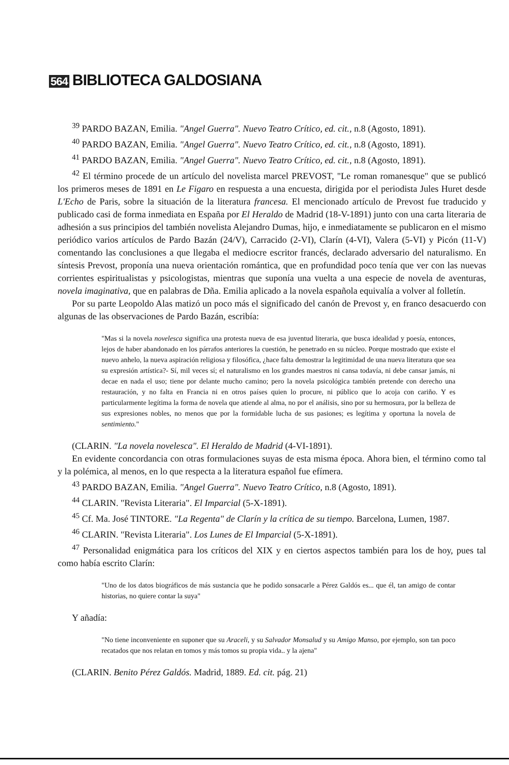564 BIBLIOTECA GALDOSIANA
<sup>39</sup> PARDO BAZAN, Emilia. "Angel Guerra". Nuevo Teatro Crítico, ed. cit., n.8 (Agosto, 1891).
<sup>40</sup> PARDO BAZAN, Emilia. "Angel Guerra". Nuevo Teatro Crítico, ed. cit., n.8 (Agosto, 1891).
<sup>41</sup> PARDO BAZAN, Emilia. "Angel Guerra". Nuevo Teatro Crítico, ed. cit., n.8 (Agosto, 1891).
<sup>42</sup> El término procede de un artículo del novelista marcel PREVOST, "Le roman romanesque" que se publicó los primeros meses de 1891 en Le Figaro en respuesta a una encuesta, dirigida por el periodista Jules Huret desde L'Echo de Paris, sobre la situación de la literatura francesa. El mencionado artículo de Prevost fue traducido y publicado casi de forma inmediata en España por El Heraldo de Madrid (18-V-1891) junto con una carta literaria de adhesión a sus principios del también novelista Alejandro Dumas, hijo, e inmediatamente se publicaron en el mismo periódico varios artículos de Pardo Bazán (24/V), Carracido (2-VI), Clarín (4-VI), Valera (5-VI) y Picón (11-V) comentando las conclusiones a que llegaba el mediocre escritor francés, declarado adversario del naturalismo. En síntesis Prevost, proponía una nueva orientación romántica, que en profundidad poco tenía que ver con las nuevas corrientes espiritualistas y psicologistas, mientras que suponía una vuelta a una especie de novela de aventuras, novela imaginativa, que en palabras de Dña. Emilia aplicado a la novela española equivalía a volver al folletín.
Por su parte Leopoldo Alas matizó un poco más el significado del canón de Prevost y, en franco desacuerdo con algunas de las observaciones de Pardo Bazán, escribía:
"Mas si la novela novelesca significa una protesta nueva de esa juventud literaria, que busca idealidad y poesía, entonces, lejos de haber abandonado en los párrafos anteriores la cuestión, he penetrado en su núcleo. Porque mostrado que existe el nuevo anhelo, la nueva aspiración religiosa y filosófica, ¿hace falta demostrar la legitimidad de una nueva literatura que sea su expresión artística?- Sí, mil veces sí; el naturalismo en los grandes maestros ni cansa todavía, ni debe cansar jamás, ni decae en nada el uso; tiene por delante mucho camino; pero la novela psicológica también pretende con derecho una restauración, y no falta en Francia ni en otros países quien lo procure, ni público que lo acoja con cariño. Y es particularmente legítima la forma de novela que atiende al alma, no por el análisis, sino por su hermosura, por la belleza de sus expresiones nobles, no menos que por la formidable lucha de sus pasiones; es legítima y oportuna la novela de sentimiento."
(CLARIN. "La novela novelesca". El Heraldo de Madrid (4-VI-1891).
En evidente concordancia con otras formulaciones suyas de esta misma época. Ahora bien, el término como tal y la polémica, al menos, en lo que respecta a la literatura español fue efímera.
<sup>43</sup> PARDO BAZAN, Emilia. "Angel Guerra". Nuevo Teatro Crítico, n.8 (Agosto, 1891).
<sup>44</sup> CLARIN. "Revista Literaria". El Imparcial (5-X-1891).
<sup>45</sup> Cf. Ma. José TINTORE. "La Regenta" de Clarín y la crítica de su tiempo. Barcelona, Lumen, 1987.
<sup>46</sup> CLARIN. "Revista Literaria". Los Lunes de El Imparcial (5-X-1891).
<sup>47</sup> Personalidad enigmática para los críticos del XIX y en ciertos aspectos también para los de hoy, pues tal como había escrito Clarín:
"Uno de los datos biográficos de más sustancia que he podido sonsacarle a Pérez Galdós es... que él, tan amigo de contar historias, no quiere contar la suya"
Y añadía:
"No tiene inconveniente en suponer que su Araceli, y su Salvador Monsalud y su Amigo Manso, por ejemplo, son tan poco recatados que nos relatan en tomos y más tomos su propia vida.. y la ajena"
(CLARIN. Benito Pérez Galdós. Madrid, 1889. Ed. cit. pág. 21)